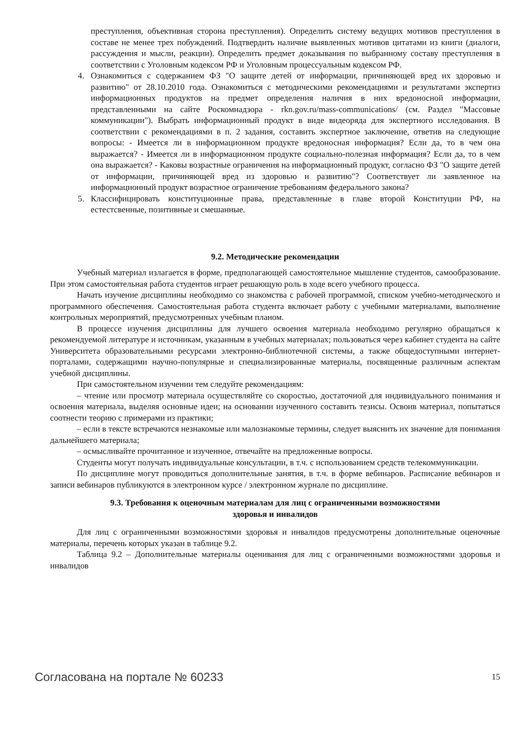преступления, объективная сторона преступления). Определить систему ведущих мотивов преступления в составе не менее трех побуждений. Подтвердить наличие выявленных мотивов цитатами из книги (диалоги, рассуждения и мысли, реакции). Определить предмет доказывания по выбранному составу преступления в соответствии с Уголовным кодексом РФ и Уголовным процессуальным кодексом РФ.
4. Ознакомиться с содержанием ФЗ "О защите детей от информации, причиняющей вред их здоровью и развитию" от 28.10.2010 года. Ознакомиться с методическими рекомендациями и результатами экспертиз информационных продуктов на предмет определения наличия в них вредоносной информации, представленными на сайте Роскомнадзора - rkn.gov.ru/mass-communications/ (см. Раздел "Массовые коммуникации"). Выбрать информационный продукт в виде видеоряда для экспертного исследования. В соответствии с рекомендациями в п. 2 задания, составить экспертное заключение, ответив на следующие вопросы: - Имеется ли в информационном продукте вредоносная информация? Если да, то в чем она выражается? - Имеется ли в информационном продукте социально-полезная информация? Если да, то в чем она выражается? - Каковы возрастные ограничения на информационный продукт, согласно ФЗ "О защите детей от информации, причиняющей вред из здоровью и развитию"? Соответствует ли заявленное на информационный продукт возрастное ограничение требованиям федерального закона?
5. Классифицировать конституционные права, представленные в главе второй Конституции РФ, на естестсвенные, позитивные и смешанные.
9.2. Методические рекомендации
Учебный материал излагается в форме, предполагающей самостоятельное мышление студентов, самообразование. При этом самостоятельная работа студентов играет решающую роль в ходе всего учебного процесса.
Начать изучение дисциплины необходимо со знакомства с рабочей программой, списком учебно-методического и программного обеспечения. Самостоятельная работа студента включает работу с учебными материалами, выполнение контрольных мероприятий, предусмотренных учебным планом.
В процессе изучения дисциплины для лучшего освоения материала необходимо регулярно обращаться к рекомендуемой литературе и источникам, указанным в учебных материалах; пользоваться через кабинет студента на сайте Университета образовательными ресурсами электронно-библиотечной системы, а также общедоступными интернет-порталами, содержащими научно-популярные и специализированные материалы, посвященные различным аспектам учебной дисциплины.
При самостоятельном изучении тем следуйте рекомендациям:
– чтение или просмотр материала осуществляйте со скоростью, достаточной для индивидуального понимания и освоения материала, выделяя основные идеи; на основании изученного составить тезисы. Освоив материал, попытаться соотнести теорию с примерами из практики;
– если в тексте встречаются незнакомые или малознакомые термины, следует выяснить их значение для понимания дальнейшего материала;
– осмысливайте прочитанное и изученное, отвечайте на предложенные вопросы.
Студенты могут получать индивидуальные консультации, в т.ч. с использованием средств телекоммуникации.
По дисциплине могут проводиться дополнительные занятия, в т.ч. в форме вебинаров. Расписание вебинаров и записи вебинаров публикуются в электронном курсе / электронном журнале по дисциплине.
9.3. Требования к оценочным материалам для лиц с ограниченными возможностями
здоровья и инвалидов
Для лиц с ограниченными возможностями здоровья и инвалидов предусмотрены дополнительные оценочные материалы, перечень которых указан в таблице 9.2.
Таблица 9.2 – Дополнительные материалы оценивания для лиц с ограниченными возможностями здоровья и инвалидов
Согласована на портале № 60233 15